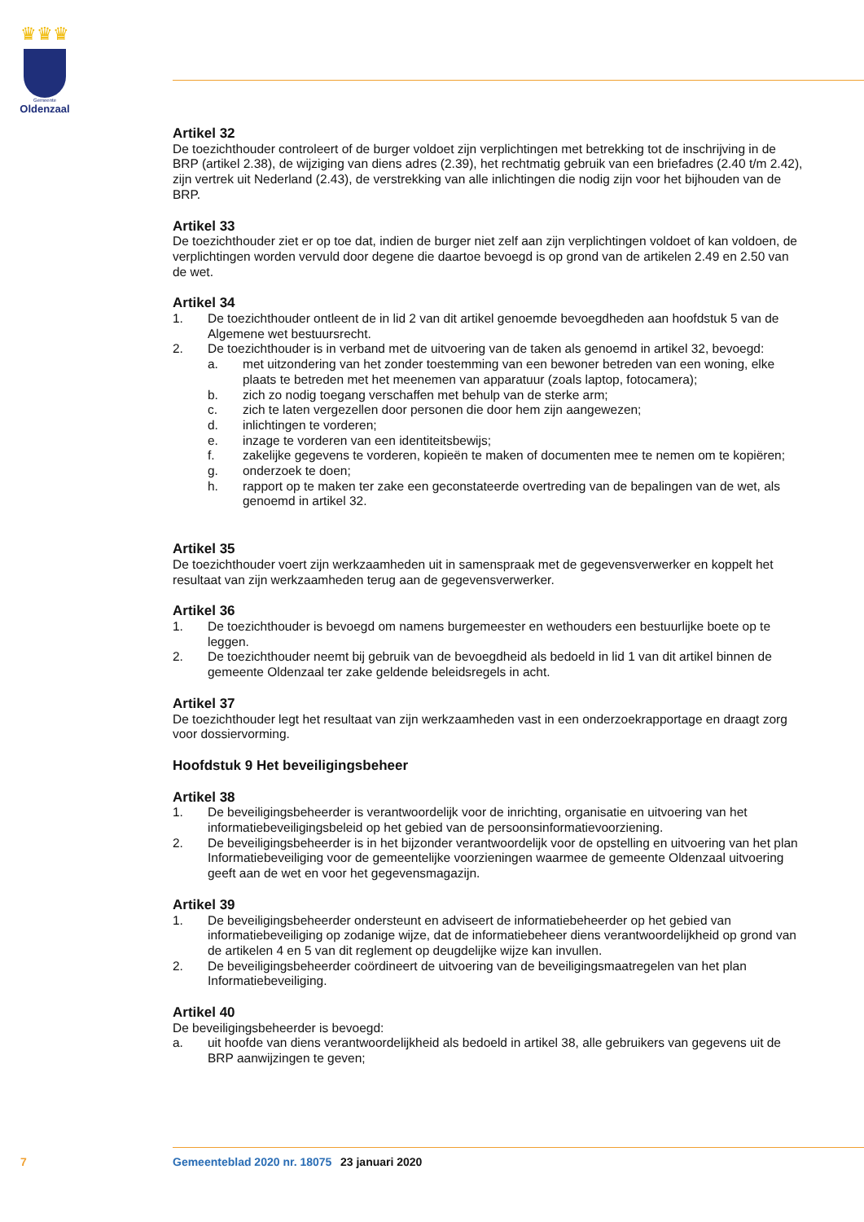♛♛♛
Gemeente
Oldenzaal
Artikel 32
De toezichthouder controleert of de burger voldoet zijn verplichtingen met betrekking tot de inschrijving in de BRP (artikel 2.38), de wijziging van diens adres (2.39), het rechtmatig gebruik van een briefadres (2.40 t/m 2.42), zijn vertrek uit Nederland (2.43), de verstrekking van alle inlichtingen die nodig zijn voor het bijhouden van de BRP.
Artikel 33
De toezichthouder ziet er op toe dat, indien de burger niet zelf aan zijn verplichtingen voldoet of kan voldoen, de verplichtingen worden vervuld door degene die daartoe bevoegd is op grond van de artikelen 2.49 en 2.50 van de wet.
Artikel 34
1. De toezichthouder ontleent de in lid 2 van dit artikel genoemde bevoegdheden aan hoofdstuk 5 van de Algemene wet bestuursrecht.
2. De toezichthouder is in verband met de uitvoering van de taken als genoemd in artikel 32, bevoegd:
a. met uitzondering van het zonder toestemming van een bewoner betreden van een woning, elke plaats te betreden met het meenemen van apparatuur (zoals laptop, fotocamera);
b. zich zo nodig toegang verschaffen met behulp van de sterke arm;
c. zich te laten vergezellen door personen die door hem zijn aangewezen;
d. inlichtingen te vorderen;
e. inzage te vorderen van een identiteitsbewijs;
f. zakelijke gegevens te vorderen, kopieën te maken of documenten mee te nemen om te kopiëren;
g. onderzoek te doen;
h. rapport op te maken ter zake een geconstateerde overtreding van de bepalingen van de wet, als genoemd in artikel 32.
Artikel 35
De toezichthouder voert zijn werkzaamheden uit in samenspraak met de gegevensverwerker en koppelt het resultaat van zijn werkzaamheden terug aan de gegevensverwerker.
Artikel 36
1. De toezichthouder is bevoegd om namens burgemeester en wethouders een bestuurlijke boete op te leggen.
2. De toezichthouder neemt bij gebruik van de bevoegdheid als bedoeld in lid 1 van dit artikel binnen de gemeente Oldenzaal ter zake geldende beleidsregels in acht.
Artikel 37
De toezichthouder legt het resultaat van zijn werkzaamheden vast in een onderzoekrapportage en draagt zorg voor dossiervorming.
Hoofdstuk 9 Het beveiligingsbeheer
Artikel 38
1. De beveiligingsbeheerder is verantwoordelijk voor de inrichting, organisatie en uitvoering van het informatiebeveiligingsbeleid op het gebied van de persoonsinformatievoorziening.
2. De beveiligingsbeheerder is in het bijzonder verantwoordelijk voor de opstelling en uitvoering van het plan Informatiebeveiliging voor de gemeentelijke voorzieningen waarmee de gemeente Oldenzaal uitvoering geeft aan de wet en voor het gegevensmagazijn.
Artikel 39
1. De beveiligingsbeheerder ondersteunt en adviseert de informatiebeheerder op het gebied van informatiebeveiliging op zodanige wijze, dat de informatiebeheer diens verantwoordelijkheid op grond van de artikelen 4 en 5 van dit reglement op deugdelijke wijze kan invullen.
2. De beveiligingsbeheerder coördineert de uitvoering van de beveiligingsmaatregelen van het plan Informatiebeveiliging.
Artikel 40
De beveiligingsbeheerder is bevoegd:
a. uit hoofde van diens verantwoordelijkheid als bedoeld in artikel 38, alle gebruikers van gegevens uit de BRP aanwijzingen te geven;
7 Gemeenteblad 2020 nr. 18075 23 januari 2020